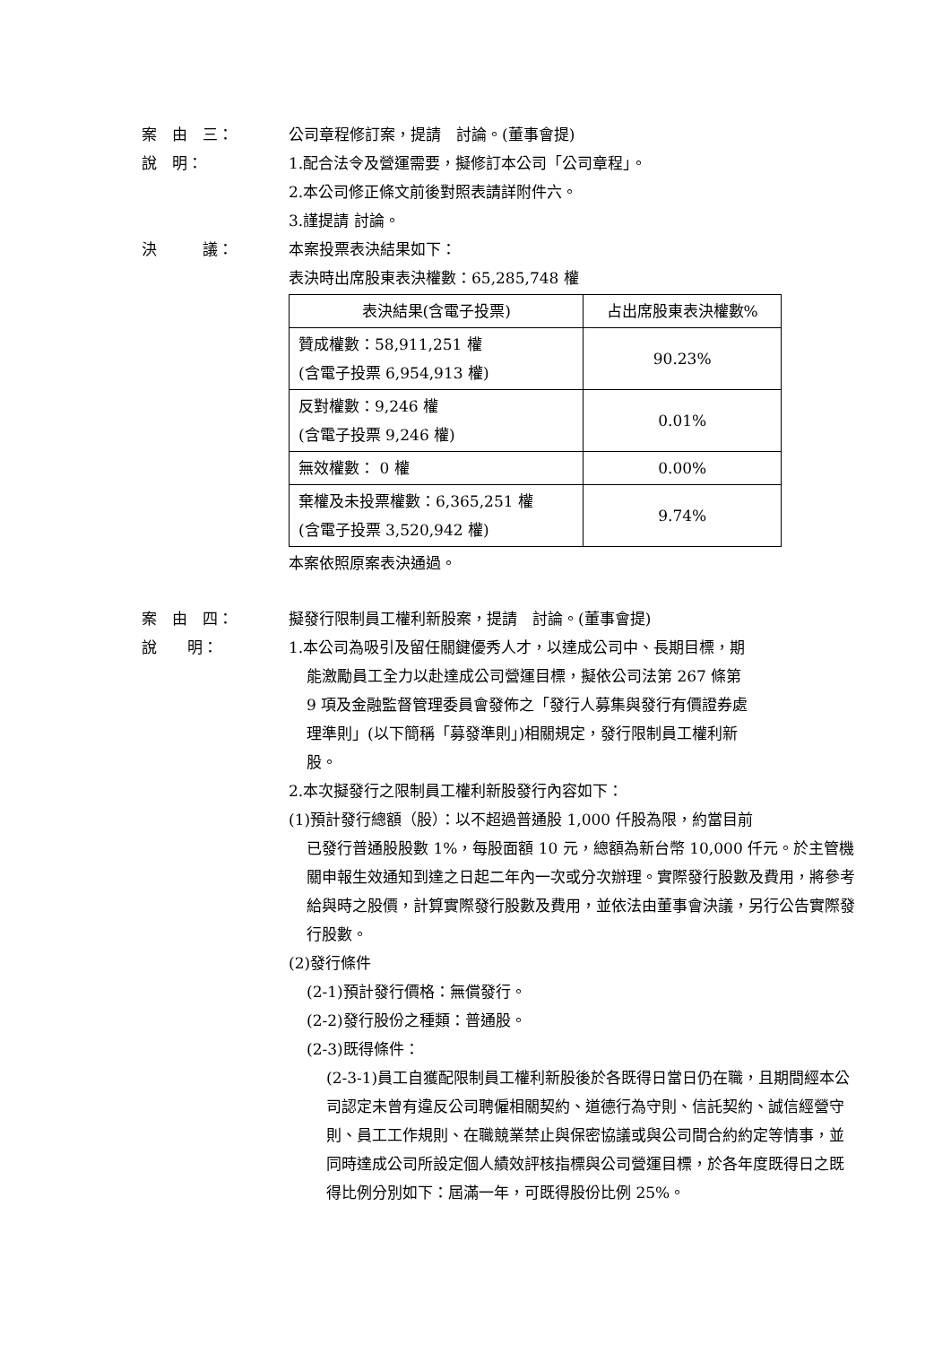案　由　三： 公司章程修訂案，提請　討論。(董事會提)
說　明： 1.配合法令及營運需要，擬修訂本公司「公司章程」。
2.本公司修正條文前後對照表請詳附件六。
3.謹提請 討論。
決　　　議： 本案投票表決結果如下：
表決時出席股東表決權數：65,285,748 權
| 表決結果(含電子投票) | 占出席股東表決權數% |
| 贊成權數：58,911,251 權 (含電子投票 6,954,913 權) | 90.23% |
| 反對權數：9,246 權 (含電子投票 9,246 權) | 0.01% |
| 無效權數： 0 權 | 0.00% |
| 棄權及未投票權數：6,365,251 權 (含電子投票 3,520,942 權) | 9.74% |
本案依照原案表決通過。
案　由　四： 擬發行限制員工權利新股案，提請　討論。(董事會提)
說　　明： 1.本公司為吸引及留任關鍵優秀人才，以達成公司中、長期目標，期
能激勵員工全力以赴達成公司營運目標，擬依公司法第 267 條第
9 項及金融監督管理委員會發佈之「發行人募集與發行有價證券處
理準則」(以下簡稱「募發準則」)相關規定，發行限制員工權利新
股。
2.本次擬發行之限制員工權利新股發行內容如下：
(1)預計發行總額（股）：以不超過普通股 1,000 仟股為限，約當目前
已發行普通股股數 1%，每股面額 10 元，總額為新台幣 10,000 仟元。於主管機關申報生效通知到達之日起二年內一次或分次辦理。實際發行股數及費用，將參考給與時之股價，計算實際發行股數及費用，並依法由董事會決議，另行公告實際發行股數。
(2)發行條件
(2-1)預計發行價格：無償發行。
(2-2)發行股份之種類：普通股。
(2-3)既得條件：
(2-3-1)員工自獲配限制員工權利新股後於各既得日當日仍在職，且期間經本公司認定未曾有違反公司聘僱相關契約、道德行為守則、信託契約、誠信經營守則、員工工作規則、在職競業禁止與保密協議或與公司間合約約定等情事，並同時達成公司所設定個人績效評核指標與公司營運目標，於各年度既得日之既得比例分別如下：屆滿一年，可既得股份比例 25%。